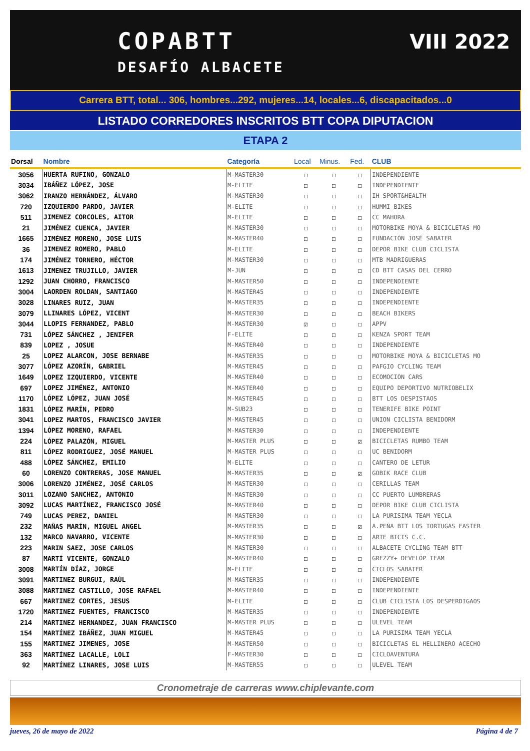COPABTT
DESAFÍO ALBACETE
VIII 2022
Carrera BTT, total... 306, hombres...292, mujeres...14, locales...6, discapacitados...0
LISTADO CORREDORES INSCRITOS BTT COPA DIPUTACION
ETAPA 2
| Dorsal | Nombre | Categoría | Local | Minus. | Fed. | CLUB |
| --- | --- | --- | --- | --- | --- | --- |
| 3056 | HUERTA RUFINO, GONZALO | M-MASTER30 | ☐ | ☐ | ☐ | INDEPENDIENTE |
| 3034 | IBÁÑEZ LÓPEZ, JOSE | M-ELITE | ☐ | ☐ | ☐ | INDEPENDIENTE |
| 3062 | IRANZO HERNÁNDEZ, ÁLVARO | M-MASTER30 | ☐ | ☐ | ☐ | IH SPORT&HEALTH |
| 720 | IZQUIERDO PARDO, JAVIER | M-ELITE | ☐ | ☐ | ☐ | HUMMI BIKES |
| 511 | JIMENEZ CORCOLES, AITOR | M-ELITE | ☐ | ☐ | ☐ | CC MAHORA |
| 21 | JIMÉNEZ CUENCA, JAVIER | M-MASTER30 | ☐ | ☐ | ☐ | MOTORBIKE MOYA & BICICLETAS MO |
| 1665 | JIMÉNEZ MORENO, JOSE LUIS | M-MASTER40 | ☐ | ☐ | ☐ | FUNDACIÓN JOSÉ SABATER |
| 36 | JIMENEZ ROMERO, PABLO | M-ELITE | ☐ | ☐ | ☐ | DEPOR BIKE CLUB CICLISTA |
| 174 | JIMÉNEZ TORNERO, HÉCTOR | M-MASTER30 | ☐ | ☐ | ☐ | MTB MADRIGUERAS |
| 1613 | JIMENEZ TRUJILLO, JAVIER | M-JUN | ☐ | ☐ | ☐ | CD BTT CASAS DEL CERRO |
| 1292 | JUAN CHORRO, FRANCISCO | M-MASTER50 | ☐ | ☐ | ☐ | INDEPENDIENTE |
| 3004 | LAORDEN ROLDAN, SANTIAGO | M-MASTER45 | ☐ | ☐ | ☐ | INDEPENDIENTE |
| 3028 | LINARES RUIZ, JUAN | M-MASTER35 | ☐ | ☐ | ☐ | INDEPENDIENTE |
| 3079 | LLINARES LÓPEZ, VICENT | M-MASTER30 | ☐ | ☐ | ☐ | BEACH BIKERS |
| 3044 | LLOPIS FERNANDEZ, PABLO | M-MASTER30 | ☑ | ☐ | ☐ | APPV |
| 731 | LÓPEZ SÁNCHEZ , JENIFER | F-ELITE | ☐ | ☐ | ☐ | KENZA SPORT TEAM |
| 839 | LOPEZ , JOSUE | M-MASTER40 | ☐ | ☐ | ☐ | INDEPENDIENTE |
| 25 | LOPEZ ALARCON, JOSE BERNABE | M-MASTER35 | ☐ | ☐ | ☐ | MOTORBIKE MOYA & BICICLETAS MO |
| 3077 | LÓPEZ AZORÍN, GABRIEL | M-MASTER45 | ☐ | ☐ | ☐ | PAFGIO CYCLING TEAM |
| 1649 | LOPEZ IZQUIERDO, VICENTE | M-MASTER40 | ☐ | ☐ | ☐ | ECOMOCION CARS |
| 697 | LOPEZ JIMÉNEZ, ANTONIO | M-MASTER40 | ☐ | ☐ | ☐ | EQUIPO DEPORTIVO NUTRIOBELIX |
| 1170 | LÓPEZ LÓPEZ, JUAN JOSÉ | M-MASTER45 | ☐ | ☐ | ☐ | BTT LOS DESPISTAOS |
| 1831 | LÓPEZ MARÍN, PEDRO | M-SUB23 | ☐ | ☐ | ☐ | TENERIFE BIKE POINT |
| 3041 | LOPEZ MARTOS, FRANCISCO JAVIER | M-MASTER45 | ☐ | ☐ | ☐ | UNION CICLISTA BENIDORM |
| 1394 | LÓPEZ MORENO, RAFAEL | M-MASTER30 | ☐ | ☐ | ☐ | INDEPENDIENTE |
| 224 | LÓPEZ PALAZÓN, MIGUEL | M-MASTER PLUS | ☐ | ☐ | ☑ | BICICLETAS RUMBO TEAM |
| 811 | LÓPEZ RODRIGUEZ, JOSÉ MANUEL | M-MASTER PLUS | ☐ | ☐ | ☐ | UC BENIDORM |
| 488 | LÓPEZ SÁNCHEZ, EMILIO | M-ELITE | ☐ | ☐ | ☐ | CANTERO DE LETUR |
| 60 | LORENZO CONTRERAS, JOSE MANUEL | M-MASTER35 | ☐ | ☐ | ☑ | GOBIK RACE CLUB |
| 3006 | LORENZO JIMÉNEZ, JOSÉ CARLOS | M-MASTER30 | ☐ | ☐ | ☐ | CERILLAS TEAM |
| 3011 | LOZANO SANCHEZ, ANTONIO | M-MASTER30 | ☐ | ☐ | ☐ | CC PUERTO LUMBRERAS |
| 3092 | LUCAS MARTÍNEZ, FRANCISCO JOSÉ | M-MASTER40 | ☐ | ☐ | ☐ | DEPOR BIKE CLUB CICLISTA |
| 749 | LUCAS PEREZ, DANIEL | M-MASTER30 | ☐ | ☐ | ☐ | LA PURISIMA TEAM YECLA |
| 232 | MAÑAS MARÍN, MIGUEL ANGEL | M-MASTER35 | ☐ | ☐ | ☑ | A.PEÑA BTT LOS TORTUGAS FASTER |
| 132 | MARCO NAVARRO, VICENTE | M-MASTER30 | ☐ | ☐ | ☐ | ARTE BICIS C.C. |
| 223 | MARIN SAEZ, JOSE CARLOS | M-MASTER30 | ☐ | ☐ | ☐ | ALBACETE CYCLING TEAM BTT |
| 87 | MARTÍ VICENTE, GONZALO | M-MASTER40 | ☐ | ☐ | ☐ | GREZZY+ DEVELOP TEAM |
| 3008 | MARTÍN DÍAZ, JORGE | M-ELITE | ☐ | ☐ | ☐ | CICLOS SABATER |
| 3091 | MARTINEZ BURGUI, RAÚL | M-MASTER35 | ☐ | ☐ | ☐ | INDEPENDIENTE |
| 3088 | MARTINEZ CASTILLO, JOSE RAFAEL | M-MASTER40 | ☐ | ☐ | ☐ | INDEPENDIENTE |
| 667 | MARTINEZ CORTES, JESUS | M-ELITE | ☐ | ☐ | ☐ | CLUB CICLISTA LOS DESPERDIGAOS |
| 1720 | MARTINEZ FUENTES, FRANCISCO | M-MASTER35 | ☐ | ☐ | ☐ | INDEPENDIENTE |
| 214 | MARTINEZ HERNANDEZ, JUAN FRANCISCO | M-MASTER PLUS | ☐ | ☐ | ☐ | ULEVEL TEAM |
| 154 | MARTÍNEZ IBÁÑEZ, JUAN MIGUEL | M-MASTER45 | ☐ | ☐ | ☐ | LA PURISIMA TEAM YECLA |
| 155 | MARTINEZ JIMENES, JOSE | M-MASTER50 | ☐ | ☐ | ☐ | BICICLETAS EL HELLINERO ACECHO |
| 363 | MARTÍNEZ LACALLE, LOLI | F-MASTER30 | ☐ | ☐ | ☐ | CICLOAVENTURA |
| 92 | MARTÍNEZ LINARES, JOSE LUIS | M-MASTER55 | ☐ | ☐ | ☐ | ULEVEL TEAM |
Cronometraje de carreras www.chiplevante.com
jueves, 26 de mayo de 2022 Página 4 de 7